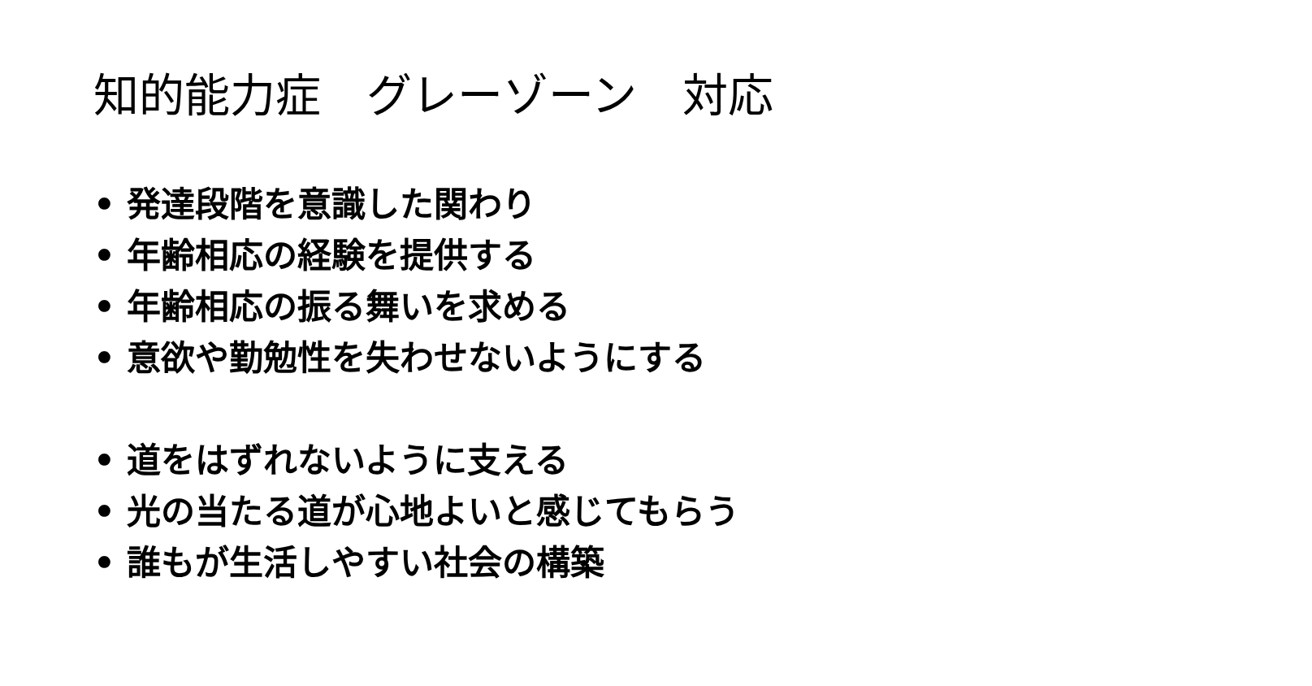知的能力症　グレーゾーン　対応
• 発達段階を意識した関わり
• 年齢相応の経験を提供する
• 年齢相応の振る舞いを求める
• 意欲や勤勉性を失わせないようにする
• 道をはずれないように支える
• 光の当たる道が心地よいと感じてもらう
• 誰もが生活しやすい社会の構築